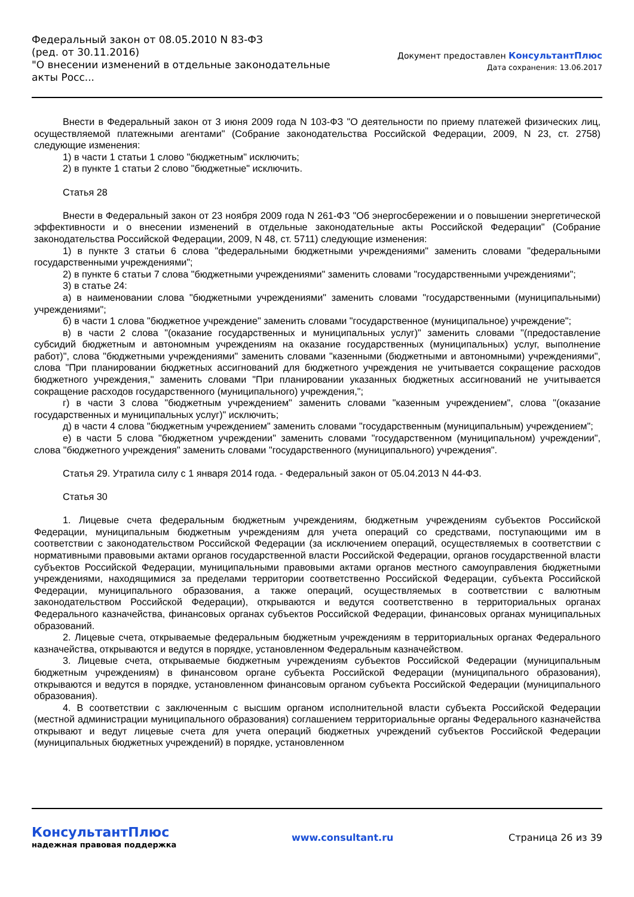Федеральный закон от 08.05.2010 N 83-ФЗ
(ред. от 30.11.2016)
"О внесении изменений в отдельные законодательные акты Росс...
Документ предоставлен КонсультантПлюс
Дата сохранения: 13.06.2017
Внести в Федеральный закон от 3 июня 2009 года N 103-ФЗ "О деятельности по приему платежей физических лиц, осуществляемой платежными агентами" (Собрание законодательства Российской Федерации, 2009, N 23, ст. 2758) следующие изменения:
1) в части 1 статьи 1 слово "бюджетным" исключить;
2) в пункте 1 статьи 2 слово "бюджетные" исключить.
Статья 28
Внести в Федеральный закон от 23 ноября 2009 года N 261-ФЗ "Об энергосбережении и о повышении энергетической эффективности и о внесении изменений в отдельные законодательные акты Российской Федерации" (Собрание законодательства Российской Федерации, 2009, N 48, ст. 5711) следующие изменения:
1) в пункте 3 статьи 6 слова "федеральными бюджетными учреждениями" заменить словами "федеральными государственными учреждениями";
2) в пункте 6 статьи 7 слова "бюджетными учреждениями" заменить словами "государственными учреждениями";
3) в статье 24:
а) в наименовании слова "бюджетными учреждениями" заменить словами "государственными (муниципальными) учреждениями";
б) в части 1 слова "бюджетное учреждение" заменить словами "государственное (муниципальное) учреждение";
в) в части 2 слова "(оказание государственных и муниципальных услуг)" заменить словами "(предоставление субсидий бюджетным и автономным учреждениям на оказание государственных (муниципальных) услуг, выполнение работ)", слова "бюджетными учреждениями" заменить словами "казенными (бюджетными и автономными) учреждениями", слова "При планировании бюджетных ассигнований для бюджетного учреждения не учитывается сокращение расходов бюджетного учреждения," заменить словами "При планировании указанных бюджетных ассигнований не учитывается сокращение расходов государственного (муниципального) учреждения,";
г) в части 3 слова "бюджетным учреждением" заменить словами "казенным учреждением", слова "(оказание государственных и муниципальных услуг)" исключить;
д) в части 4 слова "бюджетным учреждением" заменить словами "государственным (муниципальным) учреждением";
е) в части 5 слова "бюджетном учреждении" заменить словами "государственном (муниципальном) учреждении", слова "бюджетного учреждения" заменить словами "государственного (муниципального) учреждения".
Статья 29. Утратила силу с 1 января 2014 года. - Федеральный закон от 05.04.2013 N 44-ФЗ.
Статья 30
1. Лицевые счета федеральным бюджетным учреждениям, бюджетным учреждениям субъектов Российской Федерации, муниципальным бюджетным учреждениям для учета операций со средствами, поступающими им в соответствии с законодательством Российской Федерации (за исключением операций, осуществляемых в соответствии с нормативными правовыми актами органов государственной власти Российской Федерации, органов государственной власти субъектов Российской Федерации, муниципальными правовыми актами органов местного самоуправления бюджетными учреждениями, находящимися за пределами территории соответственно Российской Федерации, субъекта Российской Федерации, муниципального образования, а также операций, осуществляемых в соответствии с валютным законодательством Российской Федерации), открываются и ведутся соответственно в территориальных органах Федерального казначейства, финансовых органах субъектов Российской Федерации, финансовых органах муниципальных образований.
2. Лицевые счета, открываемые федеральным бюджетным учреждениям в территориальных органах Федерального казначейства, открываются и ведутся в порядке, установленном Федеральным казначейством.
3. Лицевые счета, открываемые бюджетным учреждениям субъектов Российской Федерации (муниципальным бюджетным учреждениям) в финансовом органе субъекта Российской Федерации (муниципального образования), открываются и ведутся в порядке, установленном финансовым органом субъекта Российской Федерации (муниципального образования).
4. В соответствии с заключенным с высшим органом исполнительной власти субъекта Российской Федерации (местной администрации муниципального образования) соглашением территориальные органы Федерального казначейства открывают и ведут лицевые счета для учета операций бюджетных учреждений субъектов Российской Федерации (муниципальных бюджетных учреждений) в порядке, установленном
КонсультантПлюс
надежная правовая поддержка
www.consultant.ru Страница 26 из 39